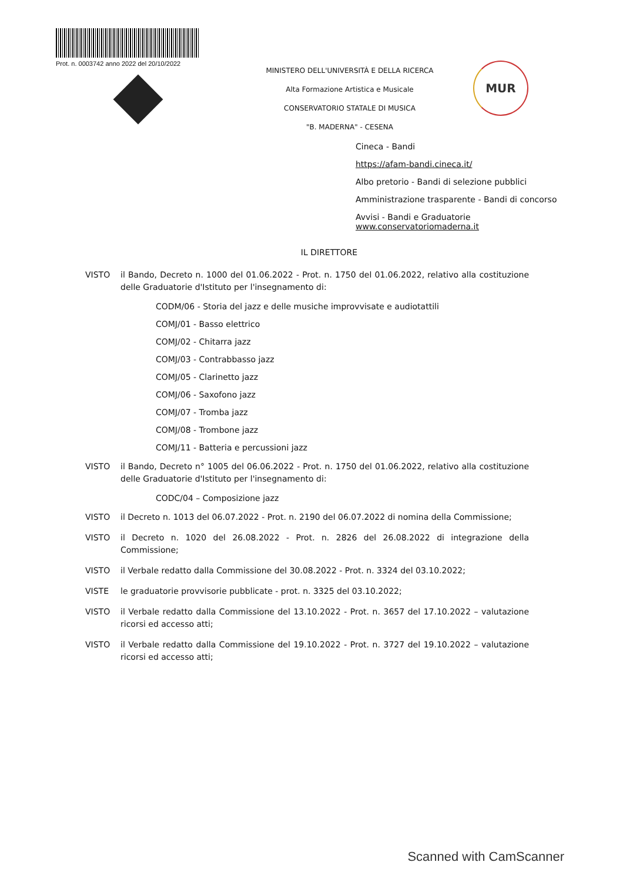Prot. n. 0003742 anno 2022 del 20/10/2022
MINISTERO DELL'UNIVERSITÀ E DELLA RICERCA
Alta Formazione Artistica e Musicale
CONSERVATORIO STATALE DI MUSICA
"B. MADERNA" - CESENA
MUR
Cineca - Bandi
https://afam-bandi.cineca.it/
Albo pretorio - Bandi di selezione pubblici
Amministrazione trasparente - Bandi di concorso
Avvisi - Bandi e Graduatorie
www.conservatoriomaderna.it
IL DIRETTORE
VISTO il Bando, Decreto n. 1000 del 01.06.2022 - Prot. n. 1750 del 01.06.2022, relativo alla costituzione delle Graduatorie d'Istituto per l'insegnamento di:
CODM/06 - Storia del jazz e delle musiche improvvisate e audiotattili
COMJ/01 - Basso elettrico
COMJ/02 - Chitarra jazz
COMJ/03 - Contrabbasso jazz
COMJ/05 - Clarinetto jazz
COMJ/06 - Saxofono jazz
COMJ/07 - Tromba jazz
COMJ/08 - Trombone jazz
COMJ/11 - Batteria e percussioni jazz
VISTO il Bando, Decreto n° 1005 del 06.06.2022 - Prot. n. 1750 del 01.06.2022, relativo alla costituzione delle Graduatorie d'Istituto per l'insegnamento di:
CODC/04 – Composizione jazz
VISTO il Decreto n. 1013 del 06.07.2022 - Prot. n. 2190 del 06.07.2022 di nomina della Commissione;
VISTO il Decreto n. 1020 del 26.08.2022 - Prot. n. 2826 del 26.08.2022 di integrazione della Commissione;
VISTO il Verbale redatto dalla Commissione del 30.08.2022 - Prot. n. 3324 del 03.10.2022;
VISTE le graduatorie provvisorie pubblicate - prot. n. 3325 del 03.10.2022;
VISTO il Verbale redatto dalla Commissione del 13.10.2022 - Prot. n. 3657 del 17.10.2022 – valutazione ricorsi ed accesso atti;
VISTO il Verbale redatto dalla Commissione del 19.10.2022 - Prot. n. 3727 del 19.10.2022 – valutazione ricorsi ed accesso atti;
Scanned with CamScanner